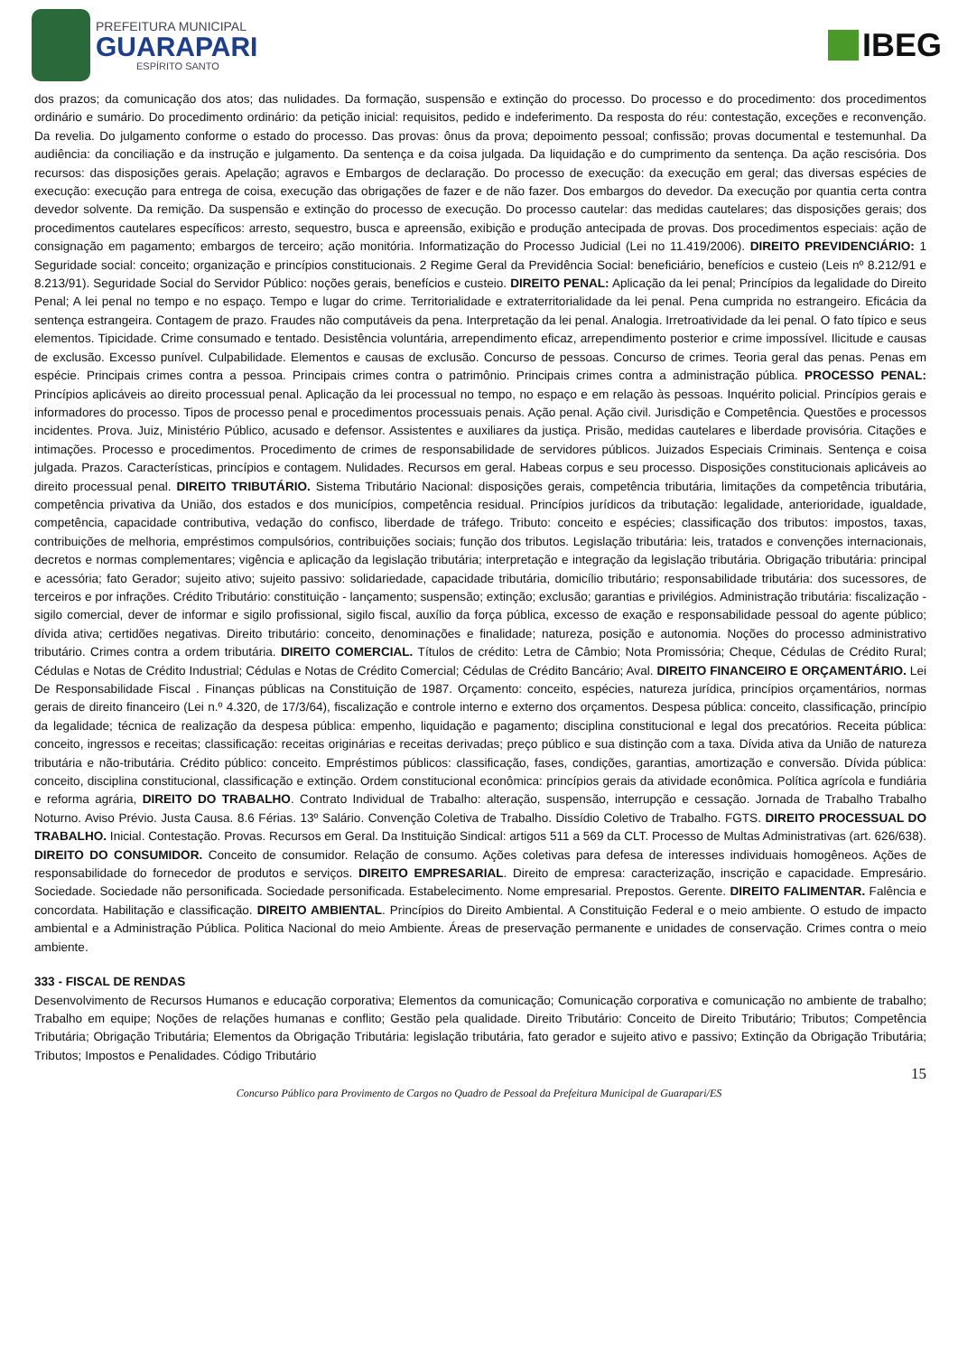PREFEITURA MUNICIPAL
GUARAPARI
ESPÍRITO SANTO
IBEG
dos prazos; da comunicação dos atos; das nulidades. Da formação, suspensão e extinção do processo. Do processo e do procedimento: dos procedimentos ordinário e sumário. Do procedimento ordinário: da petição inicial: requisitos, pedido e indeferimento. Da resposta do réu: contestação, exceções e reconvenção. Da revelia. Do julgamento conforme o estado do processo. Das provas: ônus da prova; depoimento pessoal; confissão; provas documental e testemunhal. Da audiência: da conciliação e da instrução e julgamento. Da sentença e da coisa julgada. Da liquidação e do cumprimento da sentença. Da ação rescisória. Dos recursos: das disposições gerais. Apelação; agravos e Embargos de declaração. Do processo de execução: da execução em geral; das diversas espécies de execução: execução para entrega de coisa, execução das obrigações de fazer e de não fazer. Dos embargos do devedor. Da execução por quantia certa contra devedor solvente. Da remição. Da suspensão e extinção do processo de execução. Do processo cautelar: das medidas cautelares; das disposições gerais; dos procedimentos cautelares específicos: arresto, sequestro, busca e apreensão, exibição e produção antecipada de provas. Dos procedimentos especiais: ação de consignação em pagamento; embargos de terceiro; ação monitória. Informatização do Processo Judicial (Lei no 11.419/2006). DIREITO PREVIDENCIÁRIO: 1 Seguridade social: conceito; organização e princípios constitucionais. 2 Regime Geral da Previdência Social: beneficiário, benefícios e custeio (Leis nº 8.212/91 e 8.213/91). Seguridade Social do Servidor Público: noções gerais, benefícios e custeio. DIREITO PENAL: Aplicação da lei penal; Princípios da legalidade do Direito Penal; A lei penal no tempo e no espaço. Tempo e lugar do crime. Territorialidade e extraterritorialidade da lei penal. Pena cumprida no estrangeiro. Eficácia da sentença estrangeira. Contagem de prazo. Fraudes não computáveis da pena. Interpretação da lei penal. Analogia. Irretroatividade da lei penal. O fato típico e seus elementos. Tipicidade. Crime consumado e tentado. Desistência voluntária, arrependimento eficaz, arrependimento posterior e crime impossível. Ilicitude e causas de exclusão. Excesso punível. Culpabilidade. Elementos e causas de exclusão. Concurso de pessoas. Concurso de crimes. Teoria geral das penas. Penas em espécie. Principais crimes contra a pessoa. Principais crimes contra o patrimônio. Principais crimes contra a administração pública. PROCESSO PENAL: Princípios aplicáveis ao direito processual penal. Aplicação da lei processual no tempo, no espaço e em relação às pessoas. Inquérito policial. Princípios gerais e informadores do processo. Tipos de processo penal e procedimentos processuais penais. Ação penal. Ação civil. Jurisdição e Competência. Questões e processos incidentes. Prova. Juiz, Ministério Público, acusado e defensor. Assistentes e auxiliares da justiça. Prisão, medidas cautelares e liberdade provisória. Citações e intimações. Processo e procedimentos. Procedimento de crimes de responsabilidade de servidores públicos. Juizados Especiais Criminais. Sentença e coisa julgada. Prazos. Características, princípios e contagem. Nulidades. Recursos em geral. Habeas corpus e seu processo. Disposições constitucionais aplicáveis ao direito processual penal. DIREITO TRIBUTÁRIO. Sistema Tributário Nacional: disposições gerais, competência tributária, limitações da competência tributária, competência privativa da União, dos estados e dos municípios, competência residual. Princípios jurídicos da tributação: legalidade, anterioridade, igualdade, competência, capacidade contributiva, vedação do confisco, liberdade de tráfego. Tributo: conceito e espécies; classificação dos tributos: impostos, taxas, contribuições de melhoria, empréstimos compulsórios, contribuições sociais; função dos tributos. Legislação tributária: leis, tratados e convenções internacionais, decretos e normas complementares; vigência e aplicação da legislação tributária; interpretação e integração da legislação tributária. Obrigação tributária: principal e acessória; fato Gerador; sujeito ativo; sujeito passivo: solidariedade, capacidade tributária, domicílio tributário; responsabilidade tributária: dos sucessores, de terceiros e por infrações. Crédito Tributário: constituição - lançamento; suspensão; extinção; exclusão; garantias e privilégios. Administração tributária: fiscalização - sigilo comercial, dever de informar e sigilo profissional, sigilo fiscal, auxílio da força pública, excesso de exação e responsabilidade pessoal do agente público; dívida ativa; certidões negativas. Direito tributário: conceito, denominações e finalidade; natureza, posição e autonomia. Noções do processo administrativo tributário. Crimes contra a ordem tributária. DIREITO COMERCIAL. Títulos de crédito: Letra de Câmbio; Nota Promissória; Cheque, Cédulas de Crédito Rural; Cédulas e Notas de Crédito Industrial; Cédulas e Notas de Crédito Comercial; Cédulas de Crédito Bancário; Aval. DIREITO FINANCEIRO E ORÇAMENTÁRIO. Lei De Responsabilidade Fiscal . Finanças públicas na Constituição de 1987. Orçamento: conceito, espécies, natureza jurídica, princípios orçamentários, normas gerais de direito financeiro (Lei n.º 4.320, de 17/3/64), fiscalização e controle interno e externo dos orçamentos. Despesa pública: conceito, classificação, princípio da legalidade; técnica de realização da despesa pública: empenho, liquidação e pagamento; disciplina constitucional e legal dos precatórios. Receita pública: conceito, ingressos e receitas; classificação: receitas originárias e receitas derivadas; preço público e sua distinção com a taxa. Dívida ativa da União de natureza tributária e não-tributária. Crédito público: conceito. Empréstimos públicos: classificação, fases, condições, garantias, amortização e conversão. Dívida pública: conceito, disciplina constitucional, classificação e extinção. Ordem constitucional econômica: princípios gerais da atividade econômica. Política agrícola e fundiária e reforma agrária, DIREITO DO TRABALHO. Contrato Individual de Trabalho: alteração, suspensão, interrupção e cessação. Jornada de Trabalho Trabalho Noturno. Aviso Prévio. Justa Causa. 8.6 Férias. 13º Salário. Convenção Coletiva de Trabalho. Dissídio Coletivo de Trabalho. FGTS. DIREITO PROCESSUAL DO TRABALHO. Inicial. Contestação. Provas. Recursos em Geral. Da Instituição Sindical: artigos 511 a 569 da CLT. Processo de Multas Administrativas (art. 626/638). DIREITO DO CONSUMIDOR. Conceito de consumidor. Relação de consumo. Ações coletivas para defesa de interesses individuais homogêneos. Ações de responsabilidade do fornecedor de produtos e serviços. DIREITO EMPRESARIAL. Direito de empresa: caracterização, inscrição e capacidade. Empresário. Sociedade. Sociedade não personificada. Sociedade personificada. Estabelecimento. Nome empresarial. Prepostos. Gerente. DIREITO FALIMENTAR. Falência e concordata. Habilitação e classificação. DIREITO AMBIENTAL. Princípios do Direito Ambiental. A Constituição Federal e o meio ambiente. O estudo de impacto ambiental e a Administração Pública. Politica Nacional do meio Ambiente. Áreas de preservação permanente e unidades de conservação. Crimes contra o meio ambiente.
333 - FISCAL DE RENDAS
Desenvolvimento de Recursos Humanos e educação corporativa; Elementos da comunicação; Comunicação corporativa e comunicação no ambiente de trabalho; Trabalho em equipe; Noções de relações humanas e conflito; Gestão pela qualidade. Direito Tributário: Conceito de Direito Tributário; Tributos; Competência Tributária; Obrigação Tributária; Elementos da Obrigação Tributária: legislação tributária, fato gerador e sujeito ativo e passivo; Extinção da Obrigação Tributária; Tributos; Impostos e Penalidades. Código Tributário
15
Concurso Público para Provimento de Cargos no Quadro de Pessoal da Prefeitura Municipal de Guarapari/ES